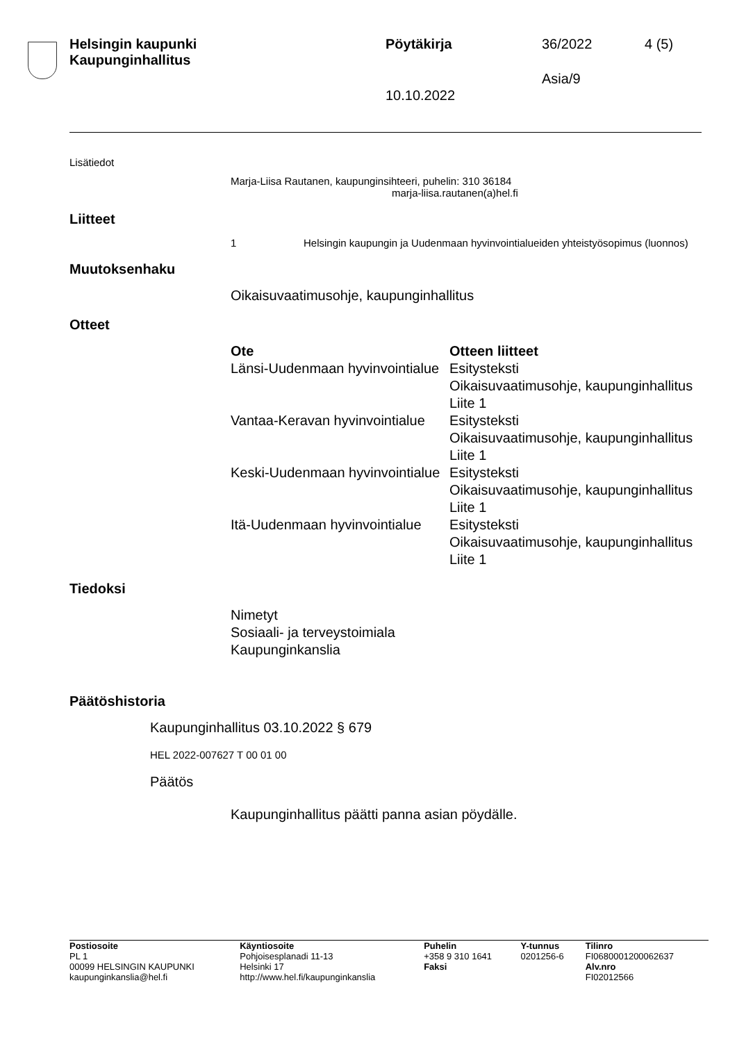Helsingin kaupunki
Kaupunginhallitus
Pöytäkirja 36/2022 4 (5)
Asia/9
10.10.2022
Lisätiedot
Marja-Liisa Rautanen, kaupunginsihteeri, puhelin: 310 36184
marja-liisa.rautanen(a)hel.fi
Liitteet
1 Helsingin kaupungin ja Uudenmaan hyvinvointialueiden yhteistyösopimus (luonnos)
Muutoksenhaku
Oikaisuvaatimusohje, kaupunginhallitus
Otteet
| Ote | Otteen liitteet |
| --- | --- |
| Länsi-Uudenmaan hyvinvointialue | Esitysteksti Oikaisuvaatimusohje, kaupunginhallitus Liite 1 |
| Vantaa-Keravan hyvinvointialue | Esitysteksti Oikaisuvaatimusohje, kaupunginhallitus Liite 1 |
| Keski-Uudenmaan hyvinvointialue | Esitysteksti Oikaisuvaatimusohje, kaupunginhallitus Liite 1 |
| Itä-Uudenmaan hyvinvointialue | Esitysteksti Oikaisuvaatimusohje, kaupunginhallitus Liite 1 |
Tiedoksi
Nimetyt
Sosiaali- ja terveystoimiala
Kaupunginkanslia
Päätöshistoria
Kaupunginhallitus 03.10.2022 § 679
HEL 2022-007627 T 00 01 00
Päätös
Kaupunginhallitus päätti panna asian pöydälle.
| Postiosoite PL 1 00099 HELSINGIN KAUPUNKI kaupunginkanslia@hel.fi | Käyntiosoite Pohjoisesplanadi 11-13 Helsinki 17 http://www.hel.fi/kaupunginkanslia | Puhelin +358 9 310 1641 Faksi | Y-tunnus 0201256-6 | Tilinro FI0680001200062637 Alv.nro FI02012566 |